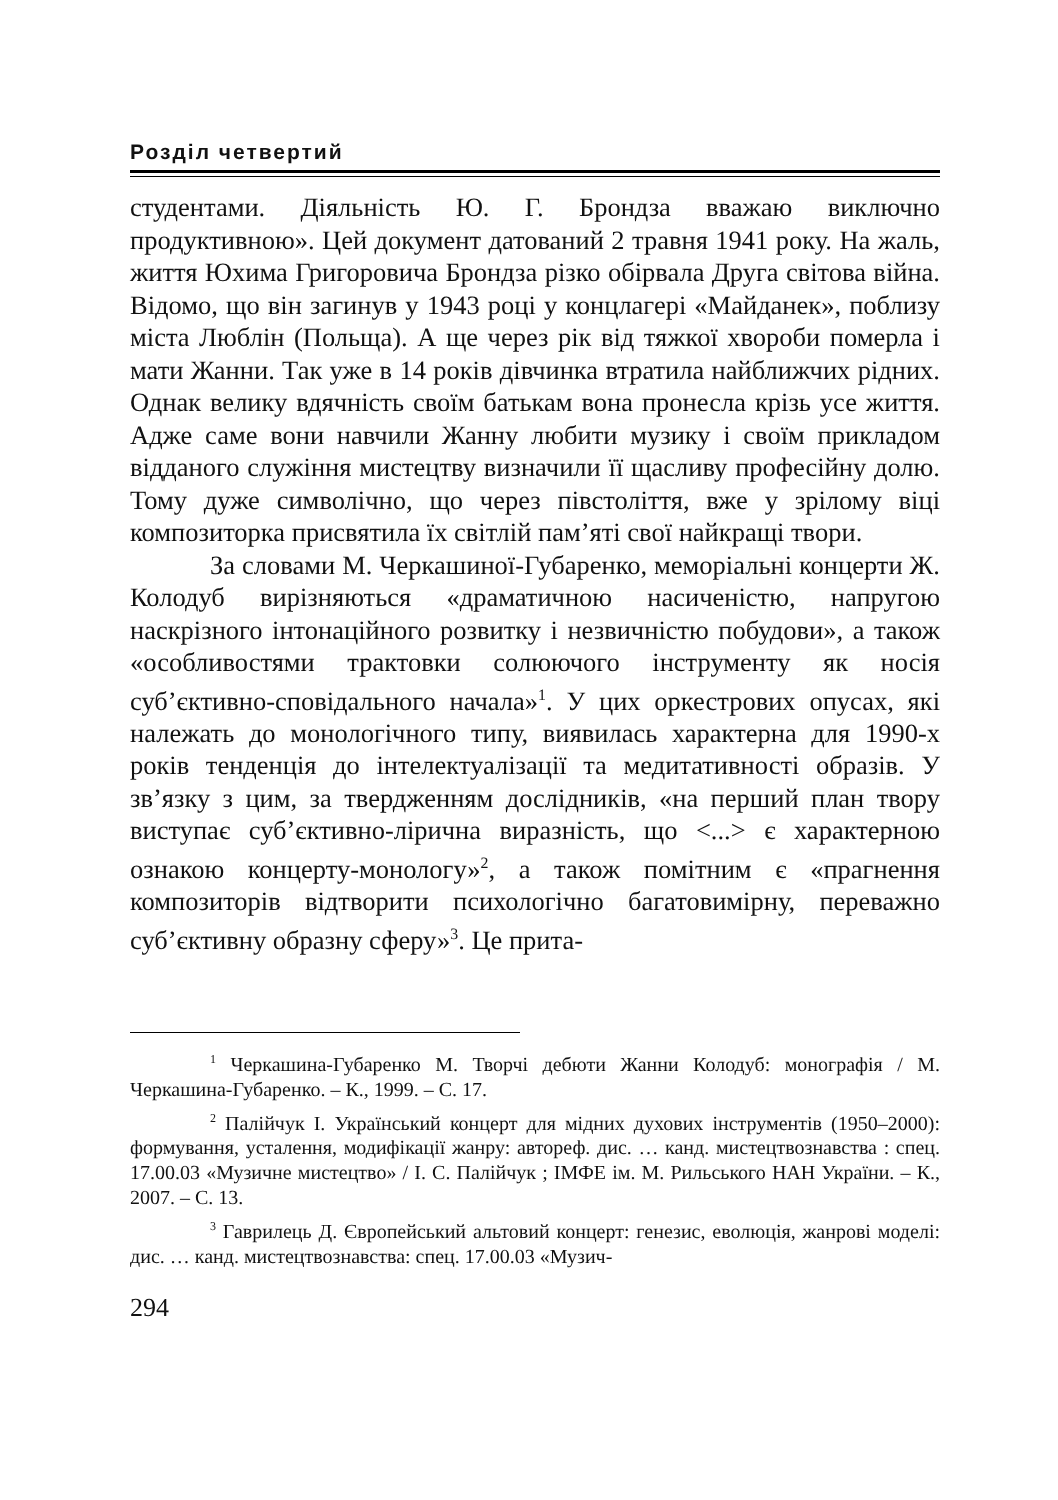Розділ четвертий
студентами. Діяльність Ю. Г. Брондза вважаю виключно продуктивною». Цей документ датований 2 травня 1941 року. На жаль, життя Юхима Григоровича Брондза різко обірвала Друга світова війна. Відомо, що він загинув у 1943 році у концлагері «Майданек», поблизу міста Люблін (Польща). А ще через рік від тяжкої хвороби померла і мати Жанни. Так уже в 14 років дівчинка втратила найближчих рідних. Однак велику вдячність своїм батькам вона пронесла крізь усе життя. Адже саме вони навчили Жанну любити музику і своїм прикладом відданого служіння мистецтву визначили її щасливу професійну долю. Тому дуже символічно, що через півстоліття, вже у зрілому віці композиторка присвятила їх світлій пам’яті свої найкращі твори.
За словами М. Черкашиної-Губаренко, меморіальні концерти Ж. Колодуб вирізняються «драматичною насиченістю, напругою наскрізного інтонаційного розвитку і незвичністю побудови», а також «особливостями трактовки солюючого інструменту як носія суб’єктивно-сповідального начала»<sup>1</sup>. У цих оркестрових опусах, які належать до монологічного типу, виявилась характерна для 1990-х років тенденція до інтелектуалізації та медитативності образів. У зв’язку з цим, за твердженням дослідників, «на перший план твору виступає суб’єктивно-лірична виразність, що <...> є характерною ознакою концерту-монологу»<sup>2</sup>, а також помітним є «прагнення композиторів відтворити психологічно багатовимірну, переважно суб’єктивну образну сферу»<sup>3</sup>. Це прита-
<sup>1</sup> Черкашина-Губаренко М. Творчі дебюти Жанни Колодуб: монографія / М. Черкашина-Губаренко. – К., 1999. – С. 17.
<sup>2</sup> Палійчук І. Український концерт для мідних духових інструментів (1950–2000): формування, усталення, модифікації жанру: автореф. дис. … канд. мистецтвознавства : спец. 17.00.03 «Музичне мистецтво» / І. С. Палійчук ; ІМФЕ ім. М. Рильського НАН України. – К., 2007. – С. 13.
<sup>3</sup> Гаврилець Д. Європейський альтовий концерт: генезис, еволюція, жанрові моделі: дис. … канд. мистецтвознавства: спец. 17.00.03 «Музич-
294